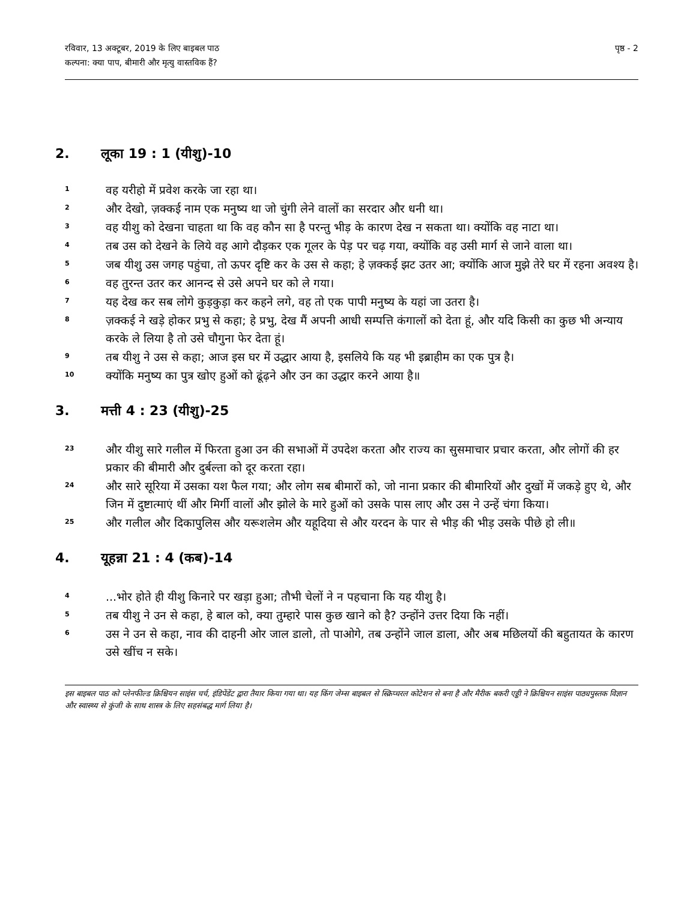रविवार, 13 अक्टूबर, 2019 के लिए बाइबल पाठ
कल्पना: क्या पाप, बीमारी और मृत्यु वास्तविक हैं?
पृष्ठ - 2
2. लूका 19 : 1 (यीशु)-10
<sup>1</sup>
वह यरीहो में प्रवेश करके जा रहा था।
<sup>2</sup>
और देखो, ज़क्कई नाम एक मनुष्य था जो चुंगी लेने वालों का सरदार और धनी था।
<sup>3</sup>
वह यीशु को देखना चाहता था कि वह कौन सा है परन्तु भीड़ के कारण देख न सकता था। क्योंकि वह नाटा था।
<sup>4</sup>
तब उस को देखने के लिये वह आगे दौड़कर एक गूलर के पेड़ पर चढ़ गया, क्योंकि वह उसी मार्ग से जाने वाला था।
<sup>5</sup>
जब यीशु उस जगह पहुंचा, तो ऊपर दृष्टि कर के उस से कहा; हे ज़क्कई झट उतर आ; क्योंकि आज मुझे तेरे घर में रहना अवश्य है।
<sup>6</sup>
वह तुरन्त उतर कर आनन्द से उसे अपने घर को ले गया।
<sup>7</sup>
यह देख कर सब लोगे कुड़कुड़ा कर कहने लगे, वह तो एक पापी मनुष्य के यहां जा उतरा है।
<sup>8</sup>
ज़क्कई ने खड़े होकर प्रभु से कहा; हे प्रभु, देख मैं अपनी आधी सम्पत्ति कंगालों को देता हूं, और यदि किसी का कुछ भी अन्याय करके ले लिया है तो उसे चौगुना फेर देता हूं।
<sup>9</sup>
तब यीशु ने उस से कहा; आज इस घर में उद्धार आया है, इसलिये कि यह भी इब्राहीम का एक पुत्र है।
<sup>10</sup>
क्योंकि मनुष्य का पुत्र खोए हुओं को ढूंढ़ने और उन का उद्धार करने आया है॥
3. मत्ती 4 : 23 (यीशु)-25
<sup>23</sup>
और यीशु सारे गलील में फिरता हुआ उन की सभाओं में उपदेश करता और राज्य का सुसमाचार प्रचार करता, और लोगों की हर प्रकार की बीमारी और दुर्बल्ता को दूर करता रहा।
<sup>24</sup>
और सारे सूरिया में उसका यश फैल गया; और लोग सब बीमारों को, जो नाना प्रकार की बीमारियों और दुखों में जकड़े हुए थे, और जिन में दुष्टात्माएं थीं और मिर्गी वालों और झोले के मारे हुओं को उसके पास लाए और उस ने उन्हें चंगा किया।
<sup>25</sup>
और गलील और दिकापुलिस और यरूशलेम और यहूदिया से और यरदन के पार से भीड़ की भीड़ उसके पीछे हो ली॥
4. यूहन्ना 21 : 4 (कब)-14
<sup>4</sup>
...भोर होते ही यीशु किनारे पर खड़ा हुआ; तौभी चेलों ने न पहचाना कि यह यीशु है।
<sup>5</sup>
तब यीशु ने उन से कहा, हे बाल को, क्या तुम्हारे पास कुछ खाने को है? उन्होंने उत्तर दिया कि नहीं।
<sup>6</sup>
उस ने उन से कहा, नाव की दाहनी ओर जाल डालो, तो पाओगे, तब उन्होंने जाल डाला, और अब मछिलयों की बहुतायत के कारण उसे खींच न सके।
इस बाइबल पाठ को प्लेनफील्ड क्रिश्चियन साइंस चर्च, इंडिपेंडेंट द्वारा तैयार किया गया था। यह किंग जेम्स बाइबल से स्क्रिप्चरल कोटेशन से बना है और मैरीक बकरी एड्डी ने क्रिश्चियन साइंस पाठ्यपुस्तक विज्ञान और स्वास्थ्य से कुंजी के साथ शास्त्र के लिए सहसंबद्ध मार्ग लिया है।